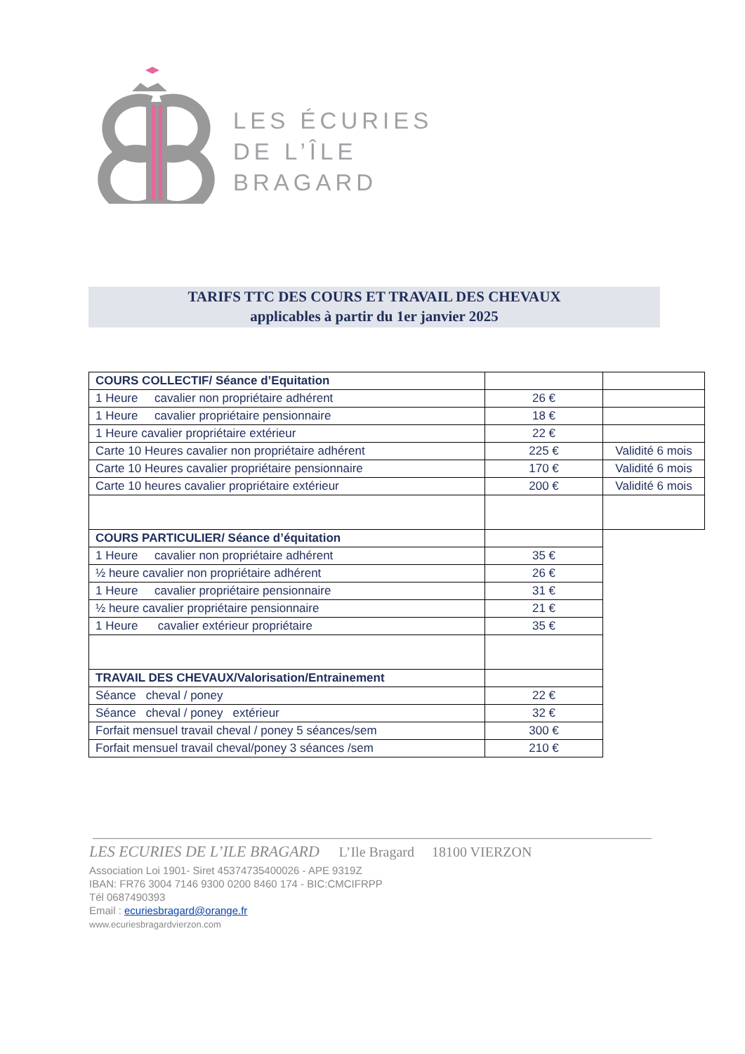LES ÉCURIES
DE L’ÎLE
BRAGARD
TARIFS TTC DES COURS ET TRAVAIL DES CHEVAUX
applicables à partir du 1er janvier 2025
| COURS COLLECTIF/ Séance d’Equitation | | |
| 1 Heure cavalier non propriétaire adhérent | 26 € | |
| 1 Heure cavalier propriétaire pensionnaire | 18 € | |
| 1 Heure cavalier propriétaire extérieur | 22 € | |
| Carte 10 Heures cavalier non propriétaire adhérent | 225 € | Validité 6 mois |
| Carte 10 Heures cavalier propriétaire pensionnaire | 170 € | Validité 6 mois |
| Carte 10 heures cavalier propriétaire extérieur | 200 € | Validité 6 mois |
| COURS PARTICULIER/ Séance d’équitation | | |
| 1 Heure cavalier non propriétaire adhérent | 35 € | |
| ½ heure cavalier non propriétaire adhérent | 26 € | |
| 1 Heure cavalier propriétaire pensionnaire | 31 € | |
| ½ heure cavalier propriétaire pensionnaire | 21 € | |
| 1 Heure cavalier extérieur propriétaire | 35 € | |
| TRAVAIL DES CHEVAUX/Valorisation/Entrainement | | |
| Séance cheval / poney | 22 € | |
| Séance cheval / poney extérieur | 32 € | |
| Forfait mensuel travail cheval / poney 5 séances/sem | 300 € | |
| Forfait mensuel travail cheval/poney 3 séances /sem | 210 € | |
LES ECURIES DE L’ILE BRAGARD L’Ile Bragard 18100 VIERZON
Association Loi 1901- Siret 45374735400026 - APE 9319Z
IBAN: FR76 3004 7146 9300 0200 8460 174 - BIC:CMCIFRPP
Tél 0687490393
Email : ecuriesbragard@orange.fr
www.ecuriesbragardvierzon.com